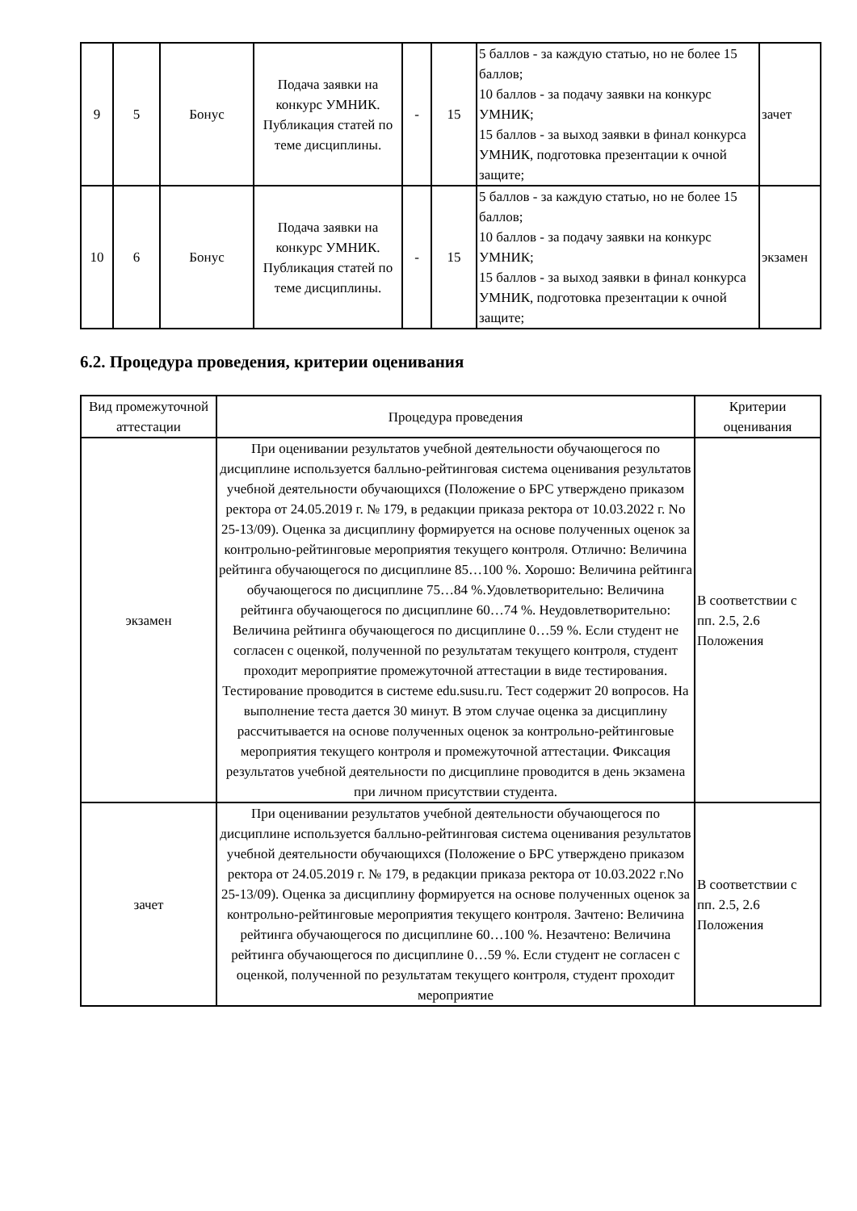| 9 | 5 | Бонус | Подача заявки на конкурс УМНИК. Публикация статей по теме дисциплины. | - | 15 | 5 баллов - за каждую статью, но не более 15 баллов; 10 баллов - за подачу заявки на конкурс УМНИК; 15 баллов - за выход заявки в финал конкурса УМНИК, подготовка презентации к очной защите; | зачет |
| 10 | 6 | Бонус | Подача заявки на конкурс УМНИК. Публикация статей по теме дисциплины. | - | 15 | 5 баллов - за каждую статью, но не более 15 баллов; 10 баллов - за подачу заявки на конкурс УМНИК; 15 баллов - за выход заявки в финал конкурса УМНИК, подготовка презентации к очной защите; | экзамен |
6.2. Процедура проведения, критерии оценивания
| Вид промежуточной аттестации | Процедура проведения | Критерии оценивания |
| --- | --- | --- |
| экзамен | При оценивании результатов учебной деятельности обучающегося по дисциплине используется балльно-рейтинговая система оценивания результатов учебной деятельности обучающихся (Положение о БРС утверждено приказом ректора от 24.05.2019 г. № 179, в редакции приказа ректора от 10.03.2022 г. No 25-13/09). Оценка за дисциплину формируется на основе полученных оценок за контрольно-рейтинговые мероприятия текущего контроля. Отлично: Величина рейтинга обучающегося по дисциплине 85…100 %. Хорошо: Величина рейтинга обучающегося по дисциплине 75…84 %.Удовлетворительно: Величина рейтинга обучающегося по дисциплине 60…74 %. Неудовлетворительно: Величина рейтинга обучающегося по дисциплине 0…59 %. Если студент не согласен с оценкой, полученной по результатам текущего контроля, студент проходит мероприятие промежуточной аттестации в виде тестирования. Тестирование проводится в системе edu.susu.ru. Тест содержит 20 вопросов. На выполнение теста дается 30 минут. В этом случае оценка за дисциплину рассчитывается на основе полученных оценок за контрольно-рейтинговые мероприятия текущего контроля и промежуточной аттестации. Фиксация результатов учебной деятельности по дисциплине проводится в день экзамена при личном присутствии студента. | В соответствии с пп. 2.5, 2.6 Положения |
| зачет | При оценивании результатов учебной деятельности обучающегося по дисциплине используется балльно-рейтинговая система оценивания результатов учебной деятельности обучающихся (Положение о БРС утверждено приказом ректора от 24.05.2019 г. № 179, в редакции приказа ректора от 10.03.2022 г.No 25-13/09). Оценка за дисциплину формируется на основе полученных оценок за контрольно-рейтинговые мероприятия текущего контроля. Зачтено: Величина рейтинга обучающегося по дисциплине 60…100 %. Незачтено: Величина рейтинга обучающегося по дисциплине 0…59 %. Если студент не согласен с оценкой, полученной по результатам текущего контроля, студент проходит мероприятие | В соответствии с пп. 2.5, 2.6 Положения |